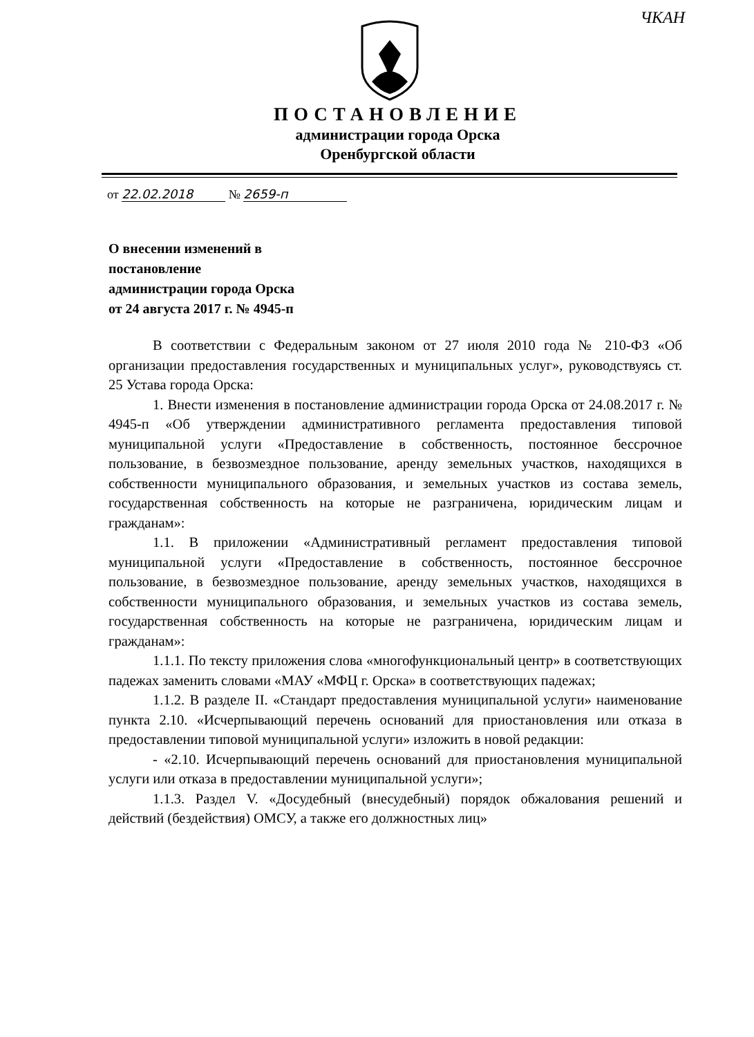ЧКАН
ПОСТАНОВЛЕНИЕ
администрации города Орска
Оренбургской области
от 22.02.2018 № 2659-п
О внесении изменений в
постановление
администрации города Орска
от 24 августа 2017 г. № 4945-п
В соответствии с Федеральным законом от 27 июля 2010 года № 210-ФЗ «Об организации предоставления государственных и муниципальных услуг», руководствуясь ст. 25 Устава города Орска:
1. Внести изменения в постановление администрации города Орска от 24.08.2017 г. № 4945-п «Об утверждении административного регламента предоставления типовой муниципальной услуги «Предоставление в собственность, постоянное бессрочное пользование, в безвозмездное пользование, аренду земельных участков, находящихся в собственности муниципального образования, и земельных участков из состава земель, государственная собственность на которые не разграничена, юридическим лицам и гражданам»:
1.1. В приложении «Административный регламент предоставления типовой муниципальной услуги «Предоставление в собственность, постоянное бессрочное пользование, в безвозмездное пользование, аренду земельных участков, находящихся в собственности муниципального образования, и земельных участков из состава земель, государственная собственность на которые не разграничена, юридическим лицам и гражданам»:
1.1.1. По тексту приложения слова «многофункциональный центр» в соответствующих падежах заменить словами «МАУ «МФЦ г. Орска» в соответствующих падежах;
1.1.2. В разделе II. «Стандарт предоставления муниципальной услуги» наименование пункта 2.10. «Исчерпывающий перечень оснований для приостановления или отказа в предоставлении типовой муниципальной услуги» изложить в новой редакции:
- «2.10. Исчерпывающий перечень оснований для приостановления муниципальной услуги или отказа в предоставлении муниципальной услуги»;
1.1.3. Раздел V. «Досудебный (внесудебный) порядок обжалования решений и действий (бездействия) ОМСУ, а также его должностных лиц»